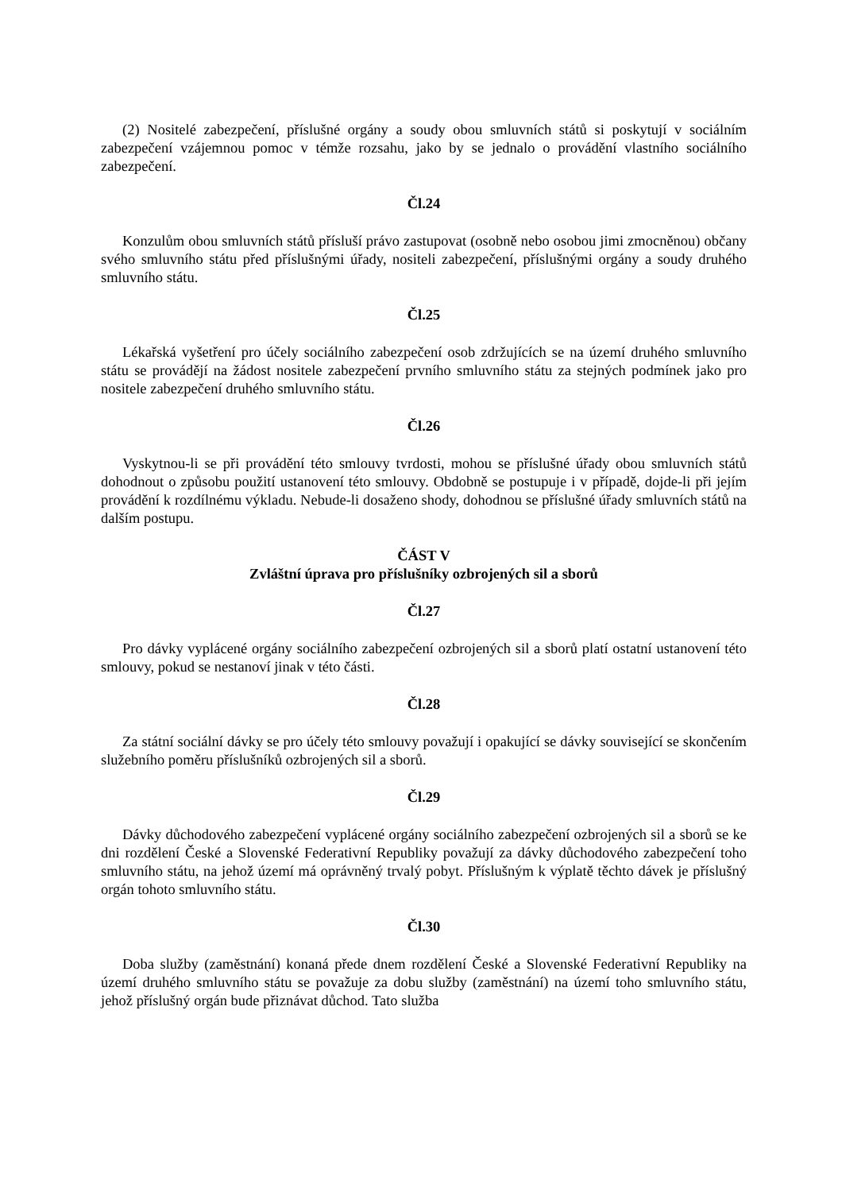(2) Nositelé zabezpečení, příslušné orgány a soudy obou smluvních států si poskytují v sociálním zabezpečení vzájemnou pomoc v témže rozsahu, jako by se jednalo o provádění vlastního sociálního zabezpečení.
Čl.24
Konzulům obou smluvních států přísluší právo zastupovat (osobně nebo osobou jimi zmocněnou) občany svého smluvního státu před příslušnými úřady, nositeli zabezpečení, příslušnými orgány a soudy druhého smluvního státu.
Čl.25
Lékařská vyšetření pro účely sociálního zabezpečení osob zdržujících se na území druhého smluvního státu se provádějí na žádost nositele zabezpečení prvního smluvního státu za stejných podmínek jako pro nositele zabezpečení druhého smluvního státu.
Čl.26
Vyskytnou-li se při provádění této smlouvy tvrdosti, mohou se příslušné úřady obou smluvních států dohodnout o způsobu použití ustanovení této smlouvy. Obdobně se postupuje i v případě, dojde-li při jejím provádění k rozdílnému výkladu. Nebude-li dosaženo shody, dohodnou se příslušné úřady smluvních států na dalším postupu.
ČÁST V
Zvláštní úprava pro příslušníky ozbrojených sil a sborů
Čl.27
Pro dávky vyplácené orgány sociálního zabezpečení ozbrojených sil a sborů platí ostatní ustanovení této smlouvy, pokud se nestanoví jinak v této části.
Čl.28
Za státní sociální dávky se pro účely této smlouvy považují i opakující se dávky související se skončením služebního poměru příslušníků ozbrojených sil a sborů.
Čl.29
Dávky důchodového zabezpečení vyplácené orgány sociálního zabezpečení ozbrojených sil a sborů se ke dni rozdělení České a Slovenské Federativní Republiky považují za dávky důchodového zabezpečení toho smluvního státu, na jehož území má oprávněný trvalý pobyt. Příslušným k výplatě těchto dávek je příslušný orgán tohoto smluvního státu.
Čl.30
Doba služby (zaměstnání) konaná přede dnem rozdělení České a Slovenské Federativní Republiky na území druhého smluvního státu se považuje za dobu služby (zaměstnání) na území toho smluvního státu, jehož příslušný orgán bude přiznávat důchod. Tato služba